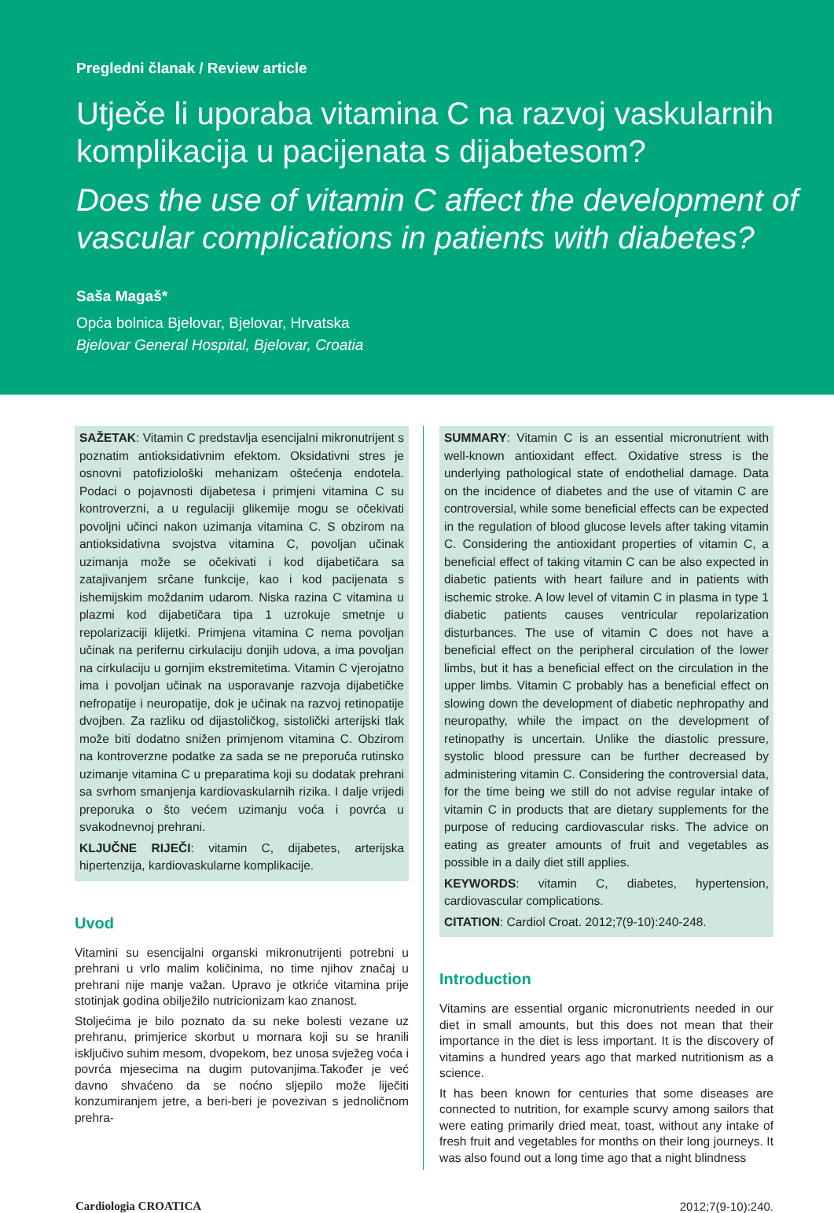Pregledni članak / Review article
Utječe li uporaba vitamina C na razvoj vaskularnih komplikacija u pacijenata s dijabetesom?
Does the use of vitamin C affect the development of vascular complications in patients with diabetes?
Saša Magaš*
Opća bolnica Bjelovar, Bjelovar, Hrvatska
Bjelovar General Hospital, Bjelovar, Croatia
SAŽETAK: Vitamin C predstavlja esencijalni mikronutrijent s poznatim antioksidativnim efektom. Oksidativni stres je osnovni patofiziološki mehanizam oštećenja endotela. Podaci o pojavnosti dijabetesa i primjeni vitamina C su kontroverzni, a u regulaciji glikemije mogu se očekivati povoljni učinci nakon uzimanja vitamina C. S obzirom na antioksidativna svojstva vitamina C, povoljan učinak uzimanja može se očekivati i kod dijabetičara sa zatajivanjem srčane funkcije, kao i kod pacijenata s ishemijskim moždanim udarom. Niska razina C vitamina u plazmi kod dijabetičara tipa 1 uzrokuje smetnje u repolarizaciji klijetki. Primjena vitamina C nema povoljan učinak na perifernu cirkulaciju donjih udova, a ima povoljan na cirkulaciju u gornjim ekstremitetima. Vitamin C vjerojatno ima i povoljan učinak na usporavanje razvoja dijabetičke nefropatije i neuropatije, dok je učinak na razvoj retinopatije dvojben. Za razliku od dijastoličkog, sistolički arterijski tlak može biti dodatno snižen primjenom vitamina C. Obzirom na kontroverzne podatke za sada se ne preporuča rutinsko uzimanje vitamina C u preparatima koji su dodatak prehrani sa svrhom smanjenja kardiovaskularnih rizika. I dalje vrijedi preporuka o što većem uzimanju voća i povrća u svakodnevnoj prehrani.
KLJUČNE RIJEČI: vitamin C, dijabetes, arterijska hipertenzija, kardiovaskularne komplikacije.
Uvod
Vitamini su esencijalni organski mikronutrijenti potrebni u prehrani u vrlo malim količinima, no time njihov značaj u prehrani nije manje važan. Upravo je otkriće vitamina prije stotinjak godina obilježilo nutricionizam kao znanost.
Stoljećima je bilo poznato da su neke bolesti vezane uz prehranu, primjerice skorbut u mornara koji su se hranili isključivo suhim mesom, dvopekom, bez unosa svježeg voća i povrća mjesecima na dugim putovanjima.Također je već davno shvaćeno da se noćno sljepilo može liječiti konzumiranjem jetre, a beri-beri je povezivan s jednoličnom prehra-
SUMMARY: Vitamin C is an essential micronutrient with well-known antioxidant effect. Oxidative stress is the underlying pathological state of endothelial damage. Data on the incidence of diabetes and the use of vitamin C are controversial, while some beneficial effects can be expected in the regulation of blood glucose levels after taking vitamin C. Considering the antioxidant properties of vitamin C, a beneficial effect of taking vitamin C can be also expected in diabetic patients with heart failure and in patients with ischemic stroke. A low level of vitamin C in plasma in type 1 diabetic patients causes ventricular repolarization disturbances. The use of vitamin C does not have a beneficial effect on the peripheral circulation of the lower limbs, but it has a beneficial effect on the circulation in the upper limbs. Vitamin C probably has a beneficial effect on slowing down the development of diabetic nephropathy and neuropathy, while the impact on the development of retinopathy is uncertain. Unlike the diastolic pressure, systolic blood pressure can be further decreased by administering vitamin C. Considering the controversial data, for the time being we still do not advise regular intake of vitamin C in products that are dietary supplements for the purpose of reducing cardiovascular risks. The advice on eating as greater amounts of fruit and vegetables as possible in a daily diet still applies.
KEYWORDS: vitamin C, diabetes, hypertension, cardiovascular complications.
CITATION: Cardiol Croat. 2012;7(9-10):240-248.
Introduction
Vitamins are essential organic micronutrients needed in our diet in small amounts, but this does not mean that their importance in the diet is less important. It is the discovery of vitamins a hundred years ago that marked nutritionism as a science.
It has been known for centuries that some diseases are connected to nutrition, for example scurvy among sailors that were eating primarily dried meat, toast, without any intake of fresh fruit and vegetables for months on their long journeys. It was also found out a long time ago that a night blindness
Cardiologia CROATICA 2012;7(9-10):240.